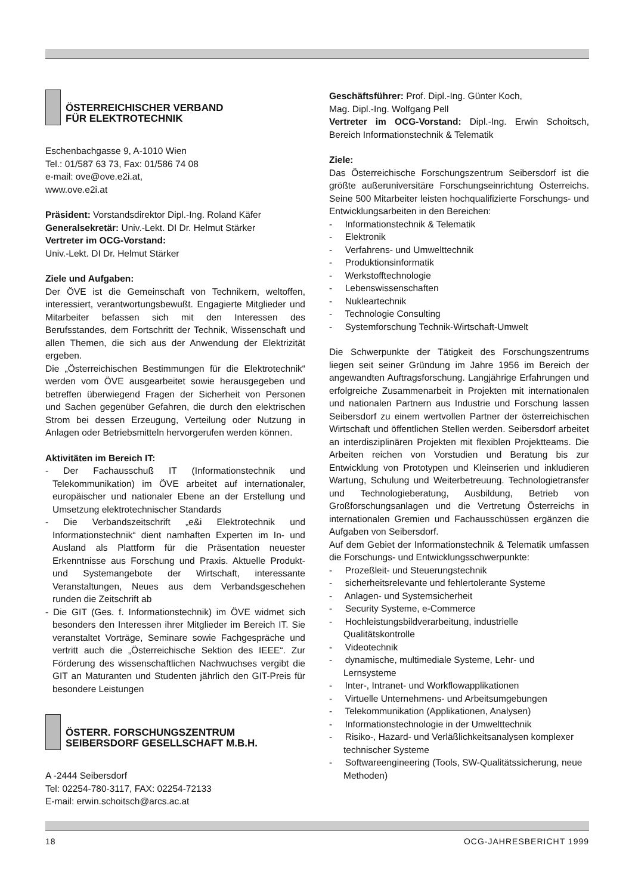ÖSTERREICHISCHER VERBAND
FÜR ELEKTROTECHNIK
Eschenbachgasse 9, A-1010 Wien
Tel.: 01/587 63 73, Fax: 01/586 74 08
e-mail: ove@ove.e2i.at,
www.ove.e2i.at
Präsident: Vorstandsdirektor Dipl.-Ing. Roland Käfer
Generalsekretär: Univ.-Lekt. DI Dr. Helmut Stärker
Vertreter im OCG-Vorstand:
Univ.-Lekt. DI Dr. Helmut Stärker
Ziele und Aufgaben:
Der ÖVE ist die Gemeinschaft von Technikern, weltoffen, interessiert, verantwortungsbewußt. Engagierte Mitglieder und Mitarbeiter befassen sich mit den Interessen des Berufsstandes, dem Fortschritt der Technik, Wissenschaft und allen Themen, die sich aus der Anwendung der Elektrizität ergeben.
Die „Österreichischen Bestimmungen für die Elektrotechnik“ werden vom ÖVE ausgearbeitet sowie herausgegeben und betreffen überwiegend Fragen der Sicherheit von Personen und Sachen gegenüber Gefahren, die durch den elektrischen Strom bei dessen Erzeugung, Verteilung oder Nutzung in Anlagen oder Betriebsmitteln hervorgerufen werden können.
Aktivitäten im Bereich IT:
- Der Fachausschuß IT (Informationstechnik und Telekommunikation) im ÖVE arbeitet auf internationaler, europäischer und nationaler Ebene an der Erstellung und Umsetzung elektrotechnischer Standards
- Die Verbandszeitschrift „e&i Elektrotechnik und Informationstechnik“ dient namhaften Experten im In- und Ausland als Plattform für die Präsentation neuester Erkenntnisse aus Forschung und Praxis. Aktuelle Produkt- und Systemangebote der Wirtschaft, interessante Veranstaltungen, Neues aus dem Verbandsgeschehen runden die Zeitschrift ab
- Die GIT (Ges. f. Informationstechnik) im ÖVE widmet sich besonders den Interessen ihrer Mitglieder im Bereich IT. Sie veranstaltet Vorträge, Seminare sowie Fachgespräche und vertritt auch die „Österreichische Sektion des IEEE“. Zur Förderung des wissenschaftlichen Nachwuchses vergibt die GIT an Maturanten und Studenten jährlich den GIT-Preis für besondere Leistungen
ÖSTERR. FORSCHUNGSZENTRUM
SEIBERSDORF GESELLSCHAFT M.B.H.
A -2444 Seibersdorf
Tel: 02254-780-3117, FAX: 02254-72133
E-mail: erwin.schoitsch@arcs.ac.at
Geschäftsführer: Prof. Dipl.-Ing. Günter Koch,
Mag. Dipl.-Ing. Wolfgang Pell
Vertreter im OCG-Vorstand: Dipl.-Ing. Erwin Schoitsch, Bereich Informationstechnik & Telematik
Ziele:
Das Österreichische Forschungszentrum Seibersdorf ist die größte außeruniversitäre Forschungseinrichtung Österreichs. Seine 500 Mitarbeiter leisten hochqualifizierte Forschungs- und Entwicklungsarbeiten in den Bereichen:
- Informationstechnik & Telematik
- Elektronik
- Verfahrens- und Umwelttechnik
- Produktionsinformatik
- Werkstofftechnologie
- Lebenswissenschaften
- Nukleartechnik
- Technologie Consulting
- Systemforschung Technik-Wirtschaft-Umwelt
Die Schwerpunkte der Tätigkeit des Forschungszentrums liegen seit seiner Gründung im Jahre 1956 im Bereich der angewandten Auftragsforschung. Langjährige Erfahrungen und erfolgreiche Zusammenarbeit in Projekten mit internationalen und nationalen Partnern aus Industrie und Forschung lassen Seibersdorf zu einem wertvollen Partner der österreichischen Wirtschaft und öffentlichen Stellen werden. Seibersdorf arbeitet an interdisziplinären Projekten mit flexiblen Projektteams. Die Arbeiten reichen von Vorstudien und Beratung bis zur Entwicklung von Prototypen und Kleinserien und inkludieren Wartung, Schulung und Weiterbetreuung. Technologietransfer und Technologieberatung, Ausbildung, Betrieb von Großforschungsanlagen und die Vertretung Österreichs in internationalen Gremien und Fachausschüssen ergänzen die Aufgaben von Seibersdorf.
Auf dem Gebiet der Informationstechnik & Telematik umfassen die Forschungs- und Entwicklungsschwerpunkte:
- Prozeßleit- und Steuerungstechnik
- sicherheitsrelevante und fehlertolerante Systeme
- Anlagen- und Systemsicherheit
- Security Systeme, e-Commerce
- Hochleistungsbildverarbeitung, industrielle Qualitätskontrolle
- Videotechnik
- dynamische, multimediale Systeme, Lehr- und Lernsysteme
- Inter-, Intranet- und Workflowapplikationen
- Virtuelle Unternehmens- und Arbeitsumgebungen
- Telekommunikation (Applikationen, Analysen)
- Informationstechnologie in der Umwelttechnik
- Risiko-, Hazard- und Verläßlichkeitsanalysen komplexer technischer Systeme
- Softwareengineering (Tools, SW-Qualitätssicherung, neue Methoden)
18 OCG-JAHRESBERICHT 1999